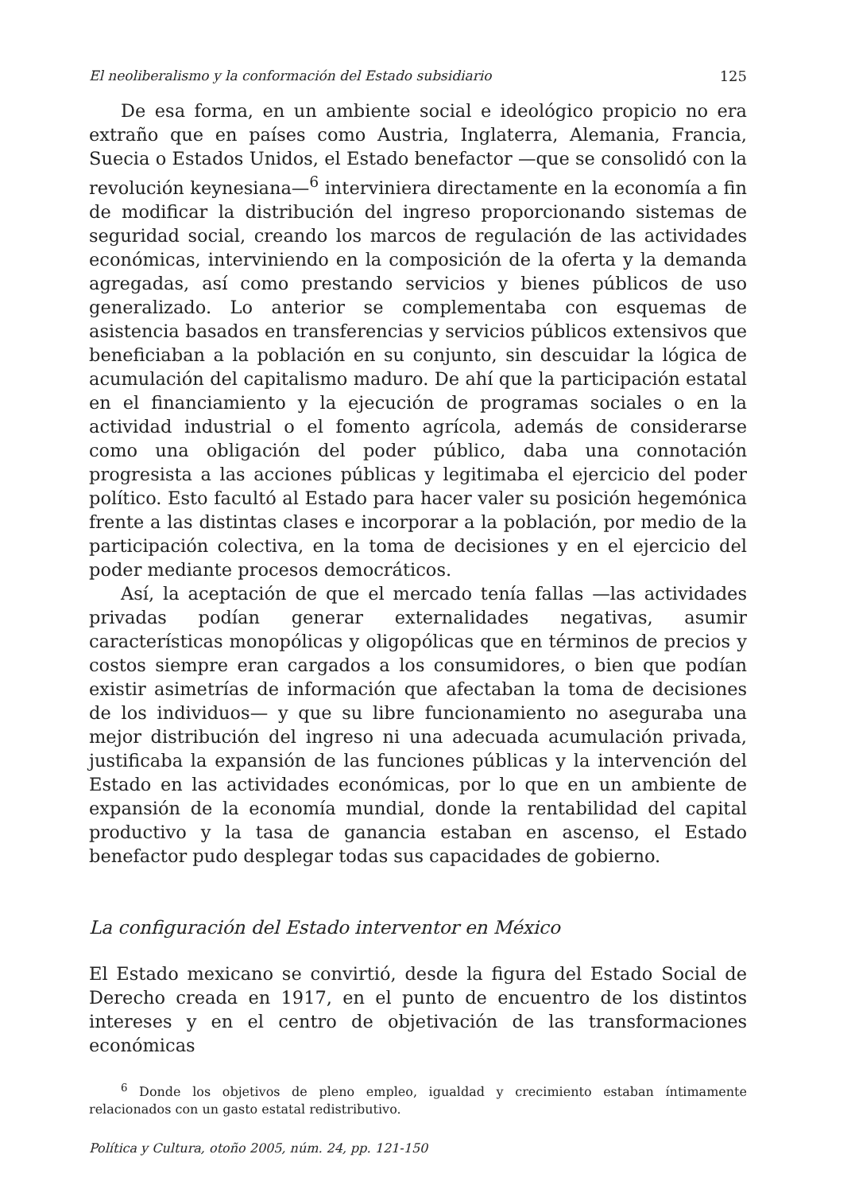El neoliberalismo y la conformación del Estado subsidiario 125
De esa forma, en un ambiente social e ideológico propicio no era extraño que en países como Austria, Inglaterra, Alemania, Francia, Suecia o Estados Unidos, el Estado benefactor —que se consolidó con la revolución keynesiana—<sup>6</sup> interviniera directamente en la economía a fin de modificar la distribución del ingreso proporcionando sistemas de seguridad social, creando los marcos de regulación de las actividades económicas, interviniendo en la composición de la oferta y la demanda agregadas, así como prestando servicios y bienes públicos de uso generalizado. Lo anterior se complementaba con esquemas de asistencia basados en transferencias y servicios públicos extensivos que beneficiaban a la población en su conjunto, sin descuidar la lógica de acumulación del capitalismo maduro. De ahí que la participación estatal en el financiamiento y la ejecución de programas sociales o en la actividad industrial o el fomento agrícola, además de considerarse como una obligación del poder público, daba una connotación progresista a las acciones públicas y legitimaba el ejercicio del poder político. Esto facultó al Estado para hacer valer su posición hegemónica frente a las distintas clases e incorporar a la población, por medio de la participación colectiva, en la toma de decisiones y en el ejercicio del poder mediante procesos democráticos.
Así, la aceptación de que el mercado tenía fallas —las actividades privadas podían generar externalidades negativas, asumir características monopólicas y oligopólicas que en términos de precios y costos siempre eran cargados a los consumidores, o bien que podían existir asimetrías de información que afectaban la toma de decisiones de los individuos— y que su libre funcionamiento no aseguraba una mejor distribución del ingreso ni una adecuada acumulación privada, justificaba la expansión de las funciones públicas y la intervención del Estado en las actividades económicas, por lo que en un ambiente de expansión de la economía mundial, donde la rentabilidad del capital productivo y la tasa de ganancia estaban en ascenso, el Estado benefactor pudo desplegar todas sus capacidades de gobierno.
La configuración del Estado interventor en México
El Estado mexicano se convirtió, desde la figura del Estado Social de Derecho creada en 1917, en el punto de encuentro de los distintos intereses y en el centro de objetivación de las transformaciones económicas
<sup>6</sup> Donde los objetivos de pleno empleo, igualdad y crecimiento estaban íntimamente relacionados con un gasto estatal redistributivo.
Política y Cultura, otoño 2005, núm. 24, pp. 121-150